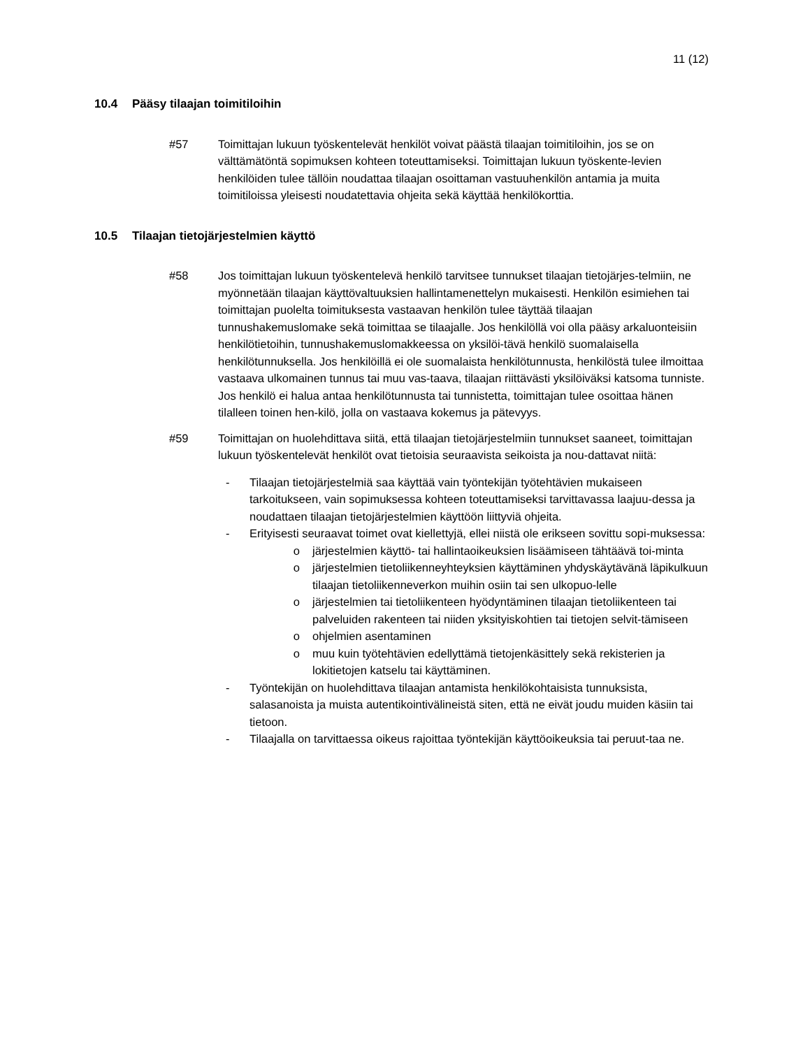11 (12)
10.4 Pääsy tilaajan toimitiloihin
#57 Toimittajan lukuun työskentelevät henkilöt voivat päästä tilaajan toimitiloihin, jos se on välttämätöntä sopimuksen kohteen toteuttamiseksi. Toimittajan lukuun työskente-levien henkilöiden tulee tällöin noudattaa tilaajan osoittaman vastuuhenkilön antamia ja muita toimitiloissa yleisesti noudatettavia ohjeita sekä käyttää henkilökorttia.
10.5 Tilaajan tietojärjestelmien käyttö
#58 Jos toimittajan lukuun työskentelevä henkilö tarvitsee tunnukset tilaajan tietojärjes-telmiin, ne myönnetään tilaajan käyttövaltuuksien hallintamenettelyn mukaisesti. Henkilön esimiehen tai toimittajan puolelta toimituksesta vastaavan henkilön tulee täyttää tilaajan tunnushakemuslomake sekä toimittaa se tilaajalle. Jos henkilöllä voi olla pääsy arkaluonteisiin henkilötietoihin, tunnushakemuslomakkeessa on yksilöi-tävä henkilö suomalaisella henkilötunnuksella. Jos henkilöillä ei ole suomalaista henkilötunnusta, henkilöstä tulee ilmoittaa vastaava ulkomainen tunnus tai muu vas-taava, tilaajan riittävästi yksilöiväksi katsoma tunniste. Jos henkilö ei halua antaa henkilötunnusta tai tunnistetta, toimittajan tulee osoittaa hänen tilalleen toinen hen-kilö, jolla on vastaava kokemus ja pätevyys.
#59 Toimittajan on huolehdittava siitä, että tilaajan tietojärjestelmiin tunnukset saaneet, toimittajan lukuun työskentelevät henkilöt ovat tietoisia seuraavista seikoista ja nou-dattavat niitä:
- Tilaajan tietojärjestelmiä saa käyttää vain työntekijän työtehtävien mukaiseen tarkoitukseen, vain sopimuksessa kohteen toteuttamiseksi tarvittavassa laajuu-dessa ja noudattaen tilaajan tietojärjestelmien käyttöön liittyviä ohjeita.
- Erityisesti seuraavat toimet ovat kiellettyjä, ellei niistä ole erikseen sovittu sopi-muksessa:
o järjestelmien käyttö- tai hallintaoikeuksien lisäämiseen tähtäävä toi-minta
o järjestelmien tietoliikenneyhteyksien käyttäminen yhdyskäytävänä läpikulkuun tilaajan tietoliikenneverkon muihin osiin tai sen ulkopuo-lelle
o järjestelmien tai tietoliikenteen hyödyntäminen tilaajan tietoliikenteen tai palveluiden rakenteen tai niiden yksityiskohtien tai tietojen selvit-tämiseen
o ohjelmien asentaminen
o muu kuin työtehtävien edellyttämä tietojenkäsittely sekä rekisterien ja lokitietojen katselu tai käyttäminen.
- Työntekijän on huolehdittava tilaajan antamista henkilökohtaisista tunnuksista, salasanoista ja muista autentikointivälineistä siten, että ne eivät joudu muiden käsiin tai tietoon.
- Tilaajalla on tarvittaessa oikeus rajoittaa työntekijän käyttöoikeuksia tai peruut-taa ne.